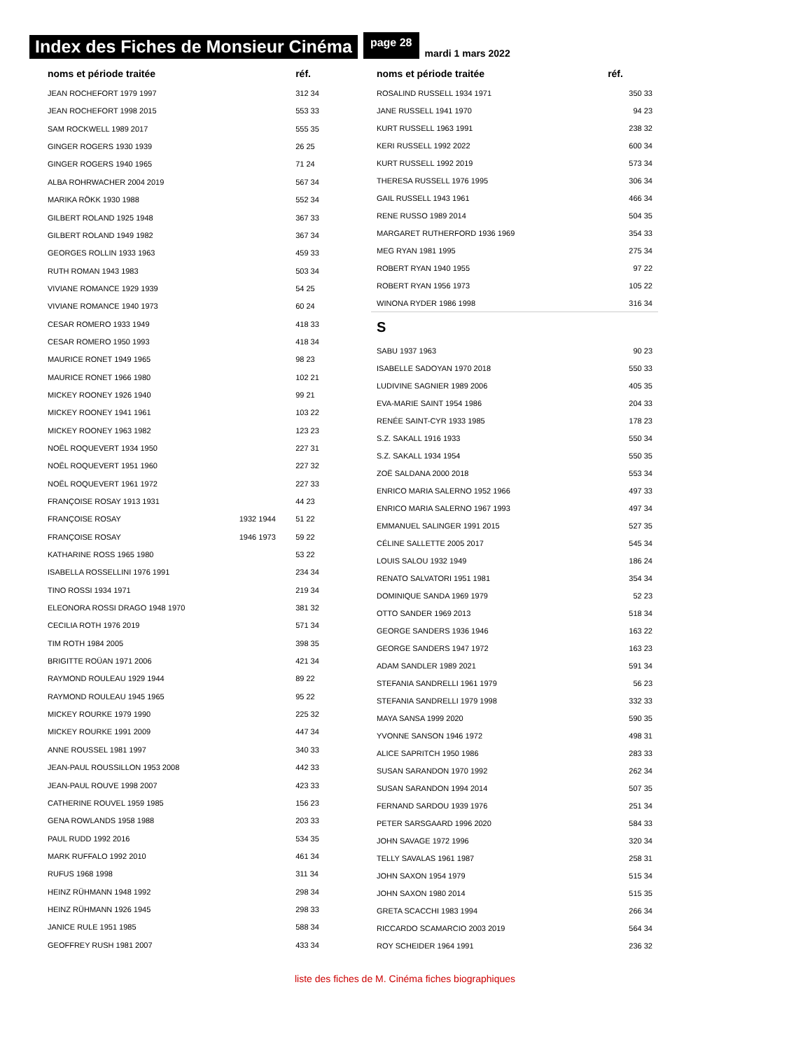Index des Fiches de Monsieur Cinéma
page 28
mardi 1 mars 2022
| noms et période traitée | | réf. |
| --- | --- | --- |
| JEAN ROCHEFORT 1979 1997 | | 312 34 |
| JEAN ROCHEFORT 1998 2015 | | 553 33 |
| SAM ROCKWELL 1989 2017 | | 555 35 |
| GINGER ROGERS 1930 1939 | | 26 25 |
| GINGER ROGERS 1940 1965 | | 71 24 |
| ALBA ROHRWACHER 2004 2019 | | 567 34 |
| MARIKA RÖKK 1930 1988 | | 552 34 |
| GILBERT ROLAND 1925 1948 | | 367 33 |
| GILBERT ROLAND 1949 1982 | | 367 34 |
| GEORGES ROLLIN 1933 1963 | | 459 33 |
| RUTH ROMAN 1943 1983 | | 503 34 |
| VIVIANE ROMANCE 1929 1939 | | 54 25 |
| VIVIANE ROMANCE 1940 1973 | | 60 24 |
| CESAR ROMERO 1933 1949 | | 418 33 |
| CESAR ROMERO 1950 1993 | | 418 34 |
| MAURICE RONET 1949 1965 | | 98 23 |
| MAURICE RONET 1966 1980 | | 102 21 |
| MICKEY ROONEY 1926 1940 | | 99 21 |
| MICKEY ROONEY 1941 1961 | | 103 22 |
| MICKEY ROONEY 1963 1982 | | 123 23 |
| NOËL ROQUEVERT 1934 1950 | | 227 31 |
| NOËL ROQUEVERT 1951 1960 | | 227 32 |
| NOËL ROQUEVERT 1961 1972 | | 227 33 |
| FRANÇOISE ROSAY 1913 1931 | | 44 23 |
| FRANÇOISE ROSAY | 1932 1944 | 51 22 |
| FRANÇOISE ROSAY | 1946 1973 | 59 22 |
| KATHARINE ROSS 1965 1980 | | 53 22 |
| ISABELLA ROSSELLINI 1976 1991 | | 234 34 |
| TINO ROSSI 1934 1971 | | 219 34 |
| ELEONORA ROSSI DRAGO 1948 1970 | | 381 32 |
| CECILIA ROTH 1976 2019 | | 571 34 |
| TIM ROTH 1984 2005 | | 398 35 |
| BRIGITTE ROÜAN 1971 2006 | | 421 34 |
| RAYMOND ROULEAU 1929 1944 | | 89 22 |
| RAYMOND ROULEAU 1945 1965 | | 95 22 |
| MICKEY ROURKE 1979 1990 | | 225 32 |
| MICKEY ROURKE 1991 2009 | | 447 34 |
| ANNE ROUSSEL 1981 1997 | | 340 33 |
| JEAN-PAUL ROUSSILLON 1953 2008 | | 442 33 |
| JEAN-PAUL ROUVE 1998 2007 | | 423 33 |
| CATHERINE ROUVEL 1959 1985 | | 156 23 |
| GENA ROWLANDS 1958 1988 | | 203 33 |
| PAUL RUDD 1992 2016 | | 534 35 |
| MARK RUFFALO 1992 2010 | | 461 34 |
| RUFUS 1968 1998 | | 311 34 |
| HEINZ RÜHMANN 1948 1992 | | 298 34 |
| HEINZ RÜHMANN 1926 1945 | | 298 33 |
| JANICE RULE 1951 1985 | | 588 34 |
| GEOFFREY RUSH 1981 2007 | | 433 34 |
| noms et période traitée | réf. |
| --- | --- |
| ROSALIND RUSSELL 1934 1971 | 350 33 |
| JANE RUSSELL 1941 1970 | 94 23 |
| KURT RUSSELL 1963 1991 | 238 32 |
| KERI RUSSELL 1992 2022 | 600 34 |
| KURT RUSSELL 1992 2019 | 573 34 |
| THERESA RUSSELL 1976 1995 | 306 34 |
| GAIL RUSSELL 1943 1961 | 466 34 |
| RENE RUSSO 1989 2014 | 504 35 |
| MARGARET RUTHERFORD 1936 1969 | 354 33 |
| MEG RYAN 1981 1995 | 275 34 |
| ROBERT RYAN 1940 1955 | 97 22 |
| ROBERT RYAN 1956 1973 | 105 22 |
| WINONA RYDER 1986 1998 | 316 34 |
| S | |
| SABU 1937 1963 | 90 23 |
| ISABELLE SADOYAN 1970 2018 | 550 33 |
| LUDIVINE SAGNIER 1989 2006 | 405 35 |
| EVA-MARIE SAINT 1954 1986 | 204 33 |
| RENÉE SAINT-CYR 1933 1985 | 178 23 |
| S.Z. SAKALL 1916 1933 | 550 34 |
| S.Z. SAKALL 1934 1954 | 550 35 |
| ZOË SALDANA 2000 2018 | 553 34 |
| ENRICO MARIA SALERNO 1952 1966 | 497 33 |
| ENRICO MARIA SALERNO 1967 1993 | 497 34 |
| EMMANUEL SALINGER 1991 2015 | 527 35 |
| CÉLINE SALLETTE 2005 2017 | 545 34 |
| LOUIS SALOU 1932 1949 | 186 24 |
| RENATO SALVATORI 1951 1981 | 354 34 |
| DOMINIQUE SANDA 1969 1979 | 52 23 |
| OTTO SANDER 1969 2013 | 518 34 |
| GEORGE SANDERS 1936 1946 | 163 22 |
| GEORGE SANDERS 1947 1972 | 163 23 |
| ADAM SANDLER 1989 2021 | 591 34 |
| STEFANIA SANDRELLI 1961 1979 | 56 23 |
| STEFANIA SANDRELLI 1979 1998 | 332 33 |
| MAYA SANSA 1999 2020 | 590 35 |
| YVONNE SANSON 1946 1972 | 498 31 |
| ALICE SAPRITCH 1950 1986 | 283 33 |
| SUSAN SARANDON 1970 1992 | 262 34 |
| SUSAN SARANDON 1994 2014 | 507 35 |
| FERNAND SARDOU 1939 1976 | 251 34 |
| PETER SARSGAARD 1996 2020 | 584 33 |
| JOHN SAVAGE 1972 1996 | 320 34 |
| TELLY SAVALAS 1961 1987 | 258 31 |
| JOHN SAXON 1954 1979 | 515 34 |
| JOHN SAXON 1980 2014 | 515 35 |
| GRETA SCACCHI 1983 1994 | 266 34 |
| RICCARDO SCAMARCIO 2003 2019 | 564 34 |
| ROY SCHEIDER 1964 1991 | 236 32 |
liste des fiches de M. Cinéma fiches biographiques